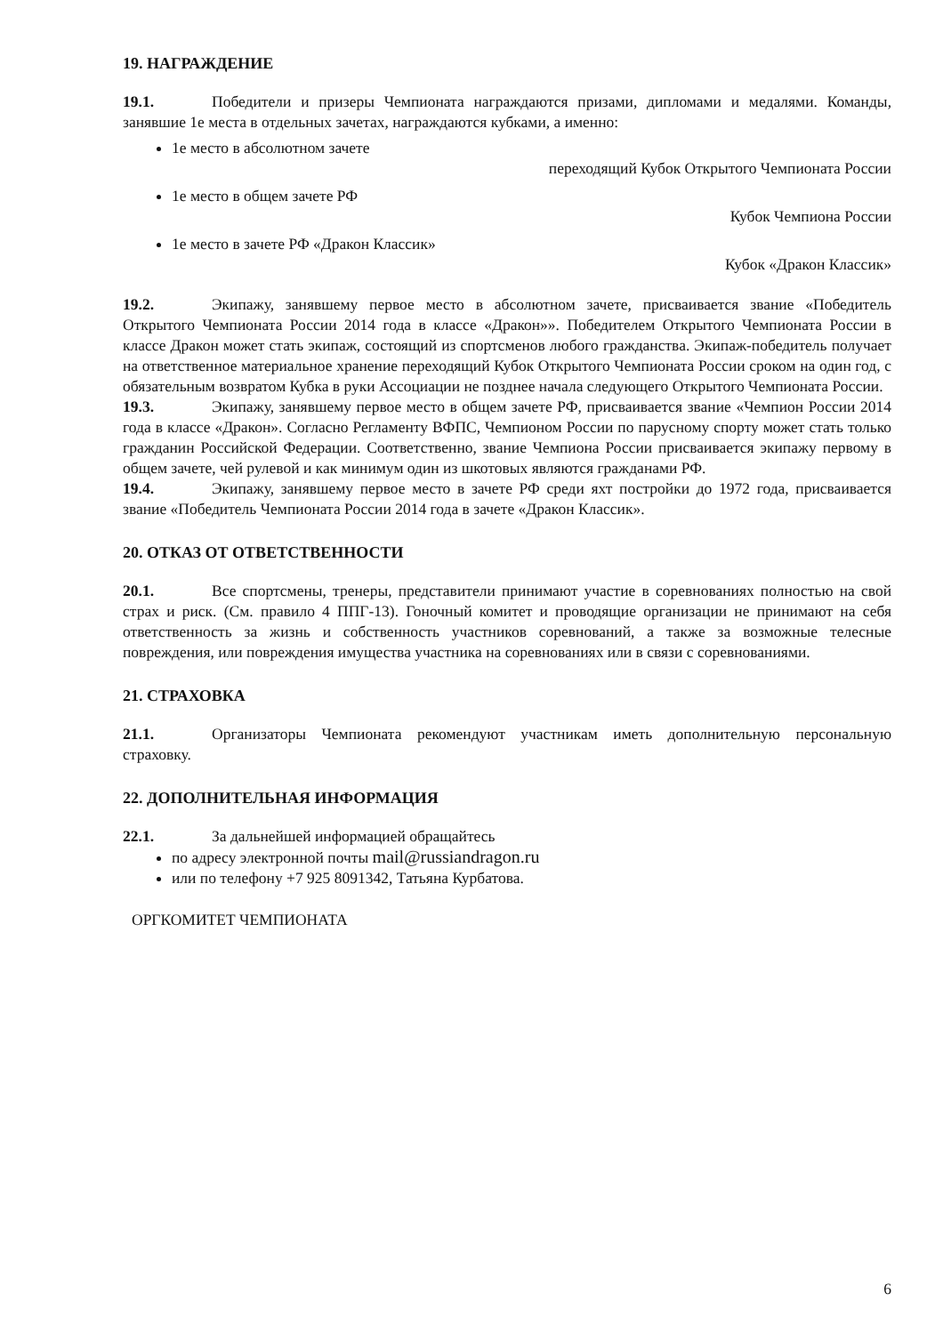19. НАГРАЖДЕНИЕ
19.1. Победители и призеры Чемпионата награждаются призами, дипломами и медалями. Команды, занявшие 1е места в отдельных зачетах, награждаются кубками, а именно:
1е место в абсолютном зачете
переходящий Кубок Открытого Чемпионата России
1е место в общем зачете РФ
Кубок Чемпиона России
1е место в зачете РФ «Дракон Классик»
Кубок «Дракон Классик»
19.2. Экипажу, занявшему первое место в абсолютном зачете, присваивается звание «Победитель Открытого Чемпионата России 2014 года в классе «Дракон»». Победителем Открытого Чемпионата России в классе Дракон может стать экипаж, состоящий из спортсменов любого гражданства. Экипаж-победитель получает на ответственное материальное хранение переходящий Кубок Открытого Чемпионата России сроком на один год, с обязательным возвратом Кубка в руки Ассоциации не позднее начала следующего Открытого Чемпионата России.
19.3. Экипажу, занявшему первое место в общем зачете РФ, присваивается звание «Чемпион России 2014 года в классе «Дракон». Согласно Регламенту ВФПС, Чемпионом России по парусному спорту может стать только гражданин Российской Федерации. Соответственно, звание Чемпиона России присваивается экипажу первому в общем зачете, чей рулевой и как минимум один из шкотовых являются гражданами РФ.
19.4. Экипажу, занявшему первое место в зачете РФ среди яхт постройки до 1972 года, присваивается звание «Победитель Чемпионата России 2014 года в зачете «Дракон Классик».
20. ОТКАЗ ОТ ОТВЕТСТВЕННОСТИ
20.1. Все спортсмены, тренеры, представители принимают участие в соревнованиях полностью на свой страх и риск. (См. правило 4 ППГ-13). Гоночный комитет и проводящие организации не принимают на себя ответственность за жизнь и собственность участников соревнований, а также за возможные телесные повреждения, или повреждения имущества участника на соревнованиях или в связи с соревнованиями.
21. СТРАХОВКА
21.1. Организаторы Чемпионата рекомендуют участникам иметь дополнительную персональную страховку.
22. ДОПОЛНИТЕЛЬНАЯ ИНФОРМАЦИЯ
22.1. За дальнейшей информацией обращайтесь
по адресу электронной почты mail@russiandragon.ru
или по телефону +7 925 8091342, Татьяна Курбатова.
ОРГКОМИТЕТ ЧЕМПИОНАТА
6